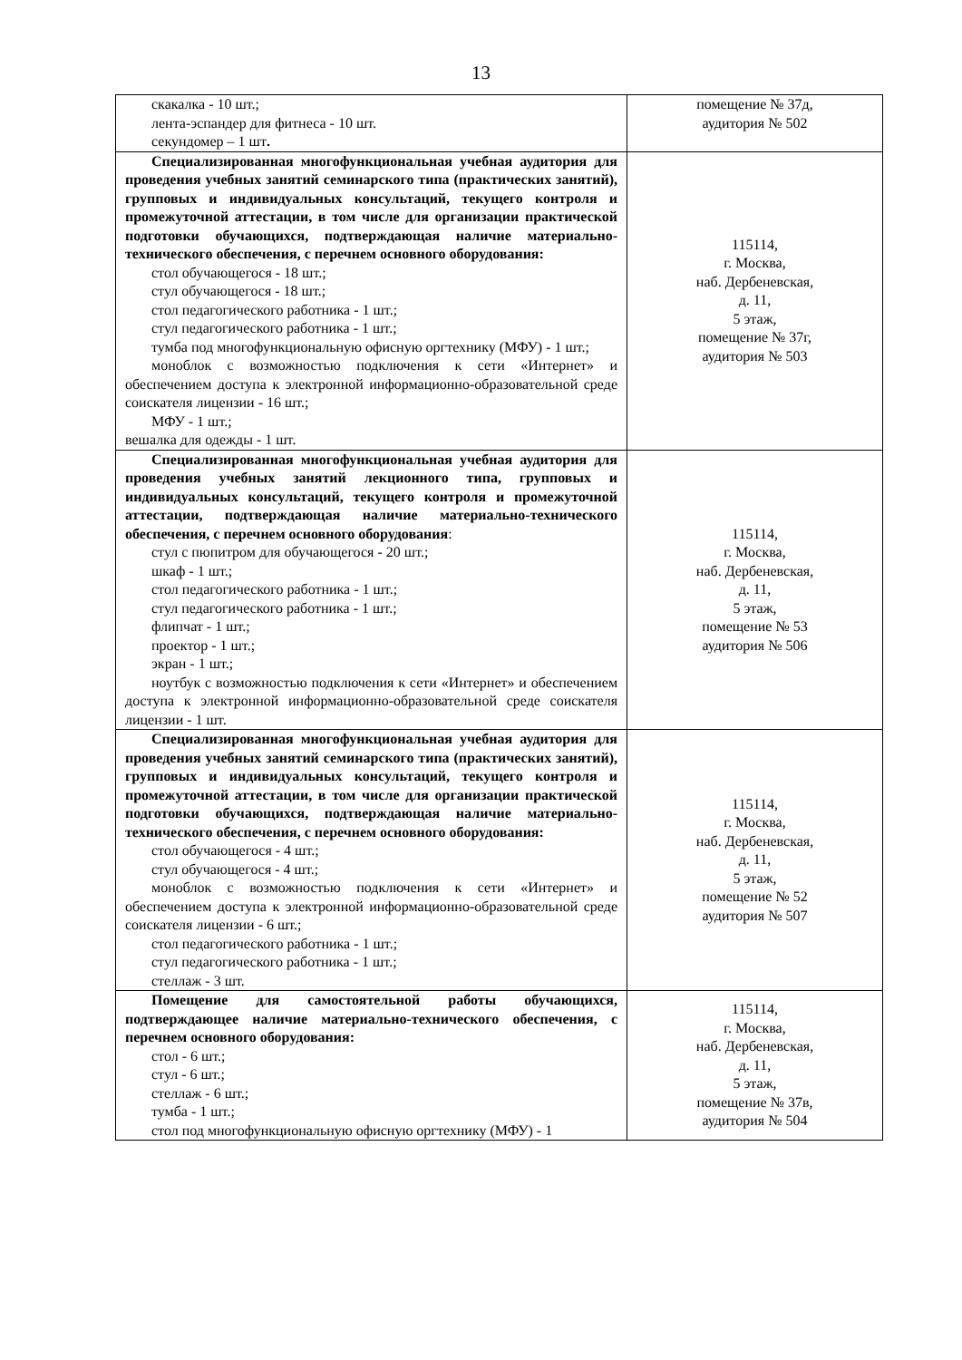13
| скакалка - 10 шт.; лента-эспандер для фитнеса - 10 шт. секундомер – 1 шт . | помещение № 37д, аудитория № 502 |
| Специализированная многофункциональная учебная аудитория для проведения учебных занятий семинарского типа (практических занятий), групповых и индивидуальных консультаций, текущего контроля и промежуточной аттестации, в том числе для организации практической подготовки обучающихся, подтверждающая наличие материально-технического обеспечения, с перечнем основного оборудования: стол обучающегося - 18 шт.; стул обучающегося - 18 шт.; стол педагогического работника - 1 шт.; стул педагогического работника - 1 шт.; тумба под многофункциональную офисную оргтехнику (МФУ) - 1 шт.; моноблок с возможностью подключения к сети «Интернет» и обеспечением доступа к электронной информационно-образовательной среде соискателя лицензии - 16 шт.; МФУ - 1 шт.; вешалка для одежды - 1 шт. | 115114, г. Москва, наб. Дербеневская, д. 11, 5 этаж, помещение № 37г, аудитория № 503 |
| Специализированная многофункциональная учебная аудитория для проведения учебных занятий лекционного типа, групповых и индивидуальных консультаций, текущего контроля и промежуточной аттестации, подтверждающая наличие материально-технического обеспечения, с перечнем основного оборудования : стул с пюпитром для обучающегося - 20 шт.; шкаф - 1 шт.; стол педагогического работника - 1 шт.; стул педагогического работника - 1 шт.; флипчат - 1 шт.; проектор - 1 шт.; экран - 1 шт.; ноутбук с возможностью подключения к сети «Интернет» и обеспечением доступа к электронной информационно-образовательной среде соискателя лицензии - 1 шт. | 115114, г. Москва, наб. Дербеневская, д. 11, 5 этаж, помещение № 53 аудитория № 506 |
| Специализированная многофункциональная учебная аудитория для проведения учебных занятий семинарского типа (практических занятий), групповых и индивидуальных консультаций, текущего контроля и промежуточной аттестации, в том числе для организации практической подготовки обучающихся, подтверждающая наличие материально-технического обеспечения, с перечнем основного оборудования: стол обучающегося - 4 шт.; стул обучающегося - 4 шт.; моноблок с возможностью подключения к сети «Интернет» и обеспечением доступа к электронной информационно-образовательной среде соискателя лицензии - 6 шт.; стол педагогического работника - 1 шт.; стул педагогического работника - 1 шт.; стеллаж - 3 шт. | 115114, г. Москва, наб. Дербеневская, д. 11, 5 этаж, помещение № 52 аудитория № 507 |
| Помещение для самостоятельной работы обучающихся, подтверждающее наличие материально-технического обеспечения, с перечнем основного оборудования: стол - 6 шт.; стул - 6 шт.; стеллаж - 6 шт.; тумба - 1 шт.; стол под многофункциональную офисную оргтехнику (МФУ) - 1 | 115114, г. Москва, наб. Дербеневская, д. 11, 5 этаж, помещение № 37в, аудитория № 504 |